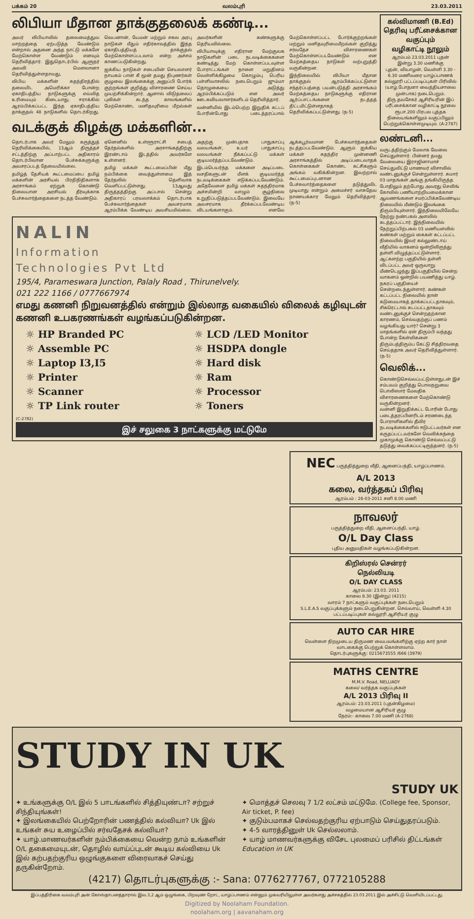பக்கம் 20 வலம்புரி 23.03.2011
லிபியா மீதான தாக்குதலைக் கண்டி...
அவர் லிபியாவில் தலைமைத்துவ மாற்றத்தை ஏற்படுத்த வேண்டும் என்றால் அதனை அந்த நாட்டு மக்களே மேற்கொள்ள வேண்டும் எனவும் தெரிவித்தார். இதுதொடர்பில் ஆளுநர் அலவி மௌலானா தெரிவித்துள்ளதாவது,
லிபிய மக்களின் சுதந்திரத்தில் தலையிட அமெரிக்கா போன்ற ஏகாதிபத்திய நாடுகளுக்கு எவ்வித உரிமையும் கிடையாது. ஈராக்கில் ஆரம்பிக்கப்பட்ட இந்த ஏகாதிபத்திய தாக்குதல் 48 நாடுகளில் தொடர்கிறது. லெபனான், யேமன் மற்றும் சகல அரபு நாடுகள் மீதும் எதிர்காலத்தில் இந்த ஏகாதிபத்தியத் தாக்குதல் மேற்கொள்ளப்படலாம் என்ற அச்சம் காணப்படுகின்றது.
ஐக்கிய நாடுகள் சபையின் செயலாளர் நாயகம் பான் கீ மூன் தமது நிபுணர்கள் குழுவை இலங்கைக்கு அனுப்பி போர்க் குற்றங்கள் குறித்து விசாரணை செய்ய முயற்சிக்கின்றார். ஆனால் விடுதலைப் புலிகள் கடந்த காலங்களில் மேற்கொண்ட மனிதவுரிமை மீறல்கள் அவர்களின் கண்களுக்கு தெரியவில்லை.
லிபியாவுக்கு எதிரான மேற்குலக நாடுகளின் படை நடவடிக்கைகளை கண்டித்து மேற் கொள்ளப்படவுள்ள போராட்டங்கள் நாளை மறுதினம் வெள்ளிக்கிழமை கொழும்பு பெரிய பள்ளிவாசலில் நடைபெறும் ஜும்மா தொழுகையை அடுத்து ஆரம்பிக்கப்படும் என அவர் ஊடகவியலாளர்களிடம் தெரிவித்தார்.
வன்னியில் இடம்பெற்ற இறுதிக் கட்டப் போரின்போது படைத்தரப்பால் மேற்கொள்ளப்பட்ட போர்க்குற்றங்கள் மற்றும் மனிதவுரிமைமீறல்கள் குறித்து சர்வதேச விசாரணைகள் மேற்கொள்ளப்படவேண்டும் என மேற்கத்தைய நாடுகள் வற்புறுத்தி வருகின்றன.
இந்நிலையில் லிபியா மீதான தாக்குதல் ஆரம்பிக்கப்பட்டுள்ள சந்தர்ப்பத்தை பயன்படுத்தி அரசாங்கம் மேற்கத்தைய நாடுகளுக்கு எதிரான ஆர்ப்பாட்டங்களை நடத்தத் திட்டமிட்டுள்ளதாகத் தெரிவிக்கப்பட்டுள்ளது. (ந-5)
வடக்குக் கிழக்கு மக்களின்...
தொடர்பாக அவர் மேலும் கருத்துத் தெரிவிக்கையில், 13ஆம் திருத்தச் சட்டத்திற்கு அப்பாற்பட்ட அதிகாரம் தொடர்பிலான பேச்சுக்களுக்கு அவசரப்படத் தேவையில்லை.
தமிழ்த் தேசியக் கூட்டமைப்பை தமிழ் மக்களின் அரசியல் பிரதிநிதிகளாக அரசாங்கம் ஏற்றுக் கொண்டு நிலையான அரசியல் தீர்வுக்காக பேச்சுவார்த்தைகளை நடத்த வேண்டும்.
ஏனெனில் உள்ளூராட்சி சபைத் தேர்தல்களில் அரசாங்கத்திற்கு இரண்டாம் இடத்தில் அவர்களே உள்ளனர்.
தமிழ் மக்கள் கூட்டமைப்பின் மீது நம்பிக்கை வைத்துள்ளமை இத் தேர்தலில் தெளிவாக வெளிப்பட்டுள்ளது. 13ஆவது திருத்தத்திற்கு அப்பால் சென்று அதிகாரப் பரவலாக்கம் தொடர்பாக பேச்சுவார்த்தைகள் அவசரமாக ஆரம்பிக்க வேண்டிய அவசியமில்லை. அதற்கு முன்பதாக பாதுகாப்பு வலயங்கள், உயர் பாதுகாப்பு வலயங்கள் நீக்கப்பட்டு மக்கள் குடியமர்த்தப்படவேண்டும்.
இடம்பெயர்ந்த மக்களை அடிப்படை வசதிகளுடன் மீளக் குடியமர்த்த நடவடிக்கைகள் எடுக்கப்படவேண்டும். அதேவேளை தமிழ் மக்கள் சுதந்திரமாக அச்சமின்றி வாழும் சூழ்நிலை உறுதிப்படுத்தப்படவேண்டும். இவையே அவசரமாக தீர்க்கப்படவேண்டிய விடயங்களாகும். எனவே ஆக்கபூர்வமான பேச்சுவார்த்தைகள் நடத்தப்படவேண்டும். ஆளும் ஐக்கிய மக்கள் சுதந்திர முன்னணி அரசாங்கத்தில் அடிப்படைவாதக் கொள்கைகள் கொண்ட கட்சிகளும் அங்கம் வகிக்கின்றன. இவற்றால் கூட்டமைப்புடனான பேச்சுவார்த்தைகளை தடுத்துவிட முடியாது என்றும் அமைச்சர் வாசுதேவ நாணயக்கார மேலும் தெரிவித்தார். (ந-5)
NALIN
Information
Technologies Pvt Ltd
195/4, Parameswara Junction, Palaly Road , Thirunelvely.
021 222 1166 / 0777667974
எமது கணனி நிறுவனத்தில் என்றும் இல்லாத வகையில் விலைக் கழிவுடன் கணனி உபகரணங்கள் வழங்கப்படுகின்றன.
☼ HP Branded PC
☼ LCD /LED Monitor
☼ Assemble PC
☼ HSDPA dongle
☼ Laptop I3,I5
☼ Hard disk
☼ Printer
☼ Ram
☼ Scanner
☼ Processor
☼ TP Link router
☼ Toners
(C-2782)
இச் சலுகை 3 நாட்களுக்கு மட்டுமே
கல்விமாணி (B.Ed)
தெரிவு பரீட்சைக்கான
வகுப்பும்
வழிகாட்டி நூலும்
ஆரம்பம் 23.03.2011 புதன்
இன்று 3.30 மணிக்கு
புதன், வியாழன், வெள்ளி 3.30 - 6.30 மணிவரை யாழ்ப்பாணக் கல்லூரி பட்டப்படிப்புகள் பிரிவில் (யாழ்.போதனா வைத்தியசாலை முன்பாக) நடைபெறும்.
திரு.தவசேகர் ஆசிரியரின் இப் பரீட்சைக்கான வழிகாட்டி நூலை ரூபா.200 பிரபல புத்தக நிலையங்களிலும் வகுப்பிலும் பெற்றுக்கொள்ளமுடியும். (A-2787)
லண்டனி...
வருடத்திற்கும் மேலாக வேலை செய்துள்ளார். பின்னர் தமது வேலையை இராஜினாமாச் செய்துவிட்டு மாணவர் விசாவில் லண்டனுக்குச் சென்றுள்ளார். சுமார் 03 மாதங்கள் அங்கு தங்கியிருந்த போதிலும் தற்போது அவரது செலிங் கோவில் பணியாற்றியமைக்கான ஆவணங்களை சமர்ப்பிக்கவேண்டிய நிலையில் மீண்டும் இலங்கை திரும்பியுள்ளார். இந்நிலையிலேயே நேற்று நண்பகல் அளவில் கடத்தப்பட்டார். இந்நிலையில் நேற்றுப்பிற்பகல் 03 மணியளவில் கண்கள் மற்றும் கைகள் கட்டப்பட்ட நிலையில் இவர் கல்லுண்டாய் வீதியில் வாகனம் ஒன்றிலிருந்து தள்ளி விழுத்தப்பட்டுள்ளார். ஆட்களற்ற பகுதியில் தள்ளி விடப்பட்ட அவர் ஒருவாறு மீண்டெழுந்து இப்பகுதியில் சென்ற வாகனம் ஒன்றில் பயணித்து யாழ். நகரப் பகுதியைச் சென்றடைந்துள்ளார். கண்கள் கட்டப்பட்ட நிலையில் தான் கடுமையாகத் தாக்கப்பட்டதாகவும், சிகரெட்டால் சுடப்பட்டதாகவும் லண்டனுக்குச் சென்றதற்கான காரணம், செல்வதற்குப் பணம் வழங்கியது யார்? சென்று 3 மாதங்களில் ஏன் திரும்பி வந்தது போன்ற கேள்விகளை திரும்பத்திரும்ப கேட்டு சித்திரவதை செய்ததாக அவர் தெரிவித்துள்ளார். (ந-5)
வெலிக்...
கொண்டுசெல்லப்பட்டுள்ளதுடன் இச் சம்பவம் குறித்து பொலநறுவை பொலிஸார் மேலதிக விசாரணைகளை மேற்கொண்டு வருகின்றனர்.
வன்னி இறுதிக்கட்ட போரின் போது படைத்தரப்பினரிடம் சரணடைந்த போராளிகளில் தீவிர நடவடிக்கைகளில் ஈடுபட்டவர்கள் என கருதப்பட்டவர்களே வெலிக்கந்தை முகாமுக்கு கொண்டு செல்லப்பட்டு தடுத்து வைக்கப்பட்டிருந்தனர். (ந-5)
NEC பருத்தித்துறை வீதி, ஆனைப்பந்தி, யாழ்ப்பாணம்.
A/L 2013
கலை, வர்த்தகப் பிரிவு
ஆரம்பம் : 26-03-2011 சனி 8.00 மணி
நாவலர்
பருத்தித்துறை வீதி, ஆனைப்பந்தி, யாழ்.
O/L Day Class
புதிய அனுமதிகள் வழங்கப்படுகின்றன.
கிறிஸ்ரல் சென்ரர்
நெல்லியடி
O/L DAY CLASS
ஆரம்பம்: 23.03. 2011
காலை 8.30 (இன்று) (4215)
வாரம் 7 நாட்களும் வகுப்புக்கள் நடைபெறும்
S.L.E.A.S வகுப்புக்களும் நடைபெறுகின்றன. செவ்வாய், வெள்ளி 4.30 பட்டப்படிப்புகள் கல்லூரி ஆசிரியர் குழு
AUTO CAR HIRE
வெள்ளை நிறமுடைய திருமண வைபவங்களிற்கு ஏற்ற கார் நாள் வாடகைக்கு பெற்றுக் கொள்ளலாம்.
தொடர்புகளுக்கு: 0215673555 /666 (3979)
MATHS CENTRE
M.M.V. Road, NELLIADY
கலை/ வர்த்தக வகுப்புக்கள்
A/L 2013 பிரிவு II
ஆரம்பம்: 23.03.2011 (புதன்கிழமை)
வழமையான ஆசிரியர் குழு
நேரம்:- காலை 7.00 மணி (A-2768)
STUDY IN UK
STUDY UK
✦ உங்களுக்கு O/L இல் 5 பாடங்களில் சித்தியுண்டா? சற்றுச் சிந்தியுங்கள்!
✦ இலங்கையில் பெற்றோரின் பணத்தில் கல்வியா? Uk இல் உங்கள் சுய உழைப்பில் சர்வதேசக் கல்வியா?
✦ யாழ்.மாணவர்களின் நம்பிக்கையை வென்ற நாம் உங்களின் O/L தகைமையுடன், தொழில் வாய்ப்புடன் கூடிய கல்வியை Uk இல் கற்பதற்குரிய ஒழுங்குகளை விரைவாகச் செய்து தருகின்றோம்.
✦ மொத்தச் செலவு 7 1/2 லட்சம் மட்டுமே. (College fee, Sponsor, Air ticket, P. fee)
✦ குடும்பமாகச் செல்வதற்குரிய ஏற்பாடும் செய்துதரப்படும்.
✦ 4-5 வாரத்தினுள் Uk செல்லலாம்.
✦ யாழ் மாணவர்களுக்கு விசேட புலமைப் பரிசில் திட்டங்கள் Education in UK
(4217) தொடர்புகளுக்கு :- Sana: 0776277767, 0772105288
இப்பத்திரிகை வலம்புரி அன்.கோஸ்தாபனத்தாரால் இல.3,2 ஆம் ஒழுங்கை, பிறவுண் றோட், யாழ்ப்பாணம் என்னும் முகவரியிலுள்ள அவர்களது அச்சகத்தில் 23.03.2011 இல் அச்சிட்டு வெளியிடப்பட்டது.
Digitized by Noolaham Foundation.
noolaham.org | aavanaham.org